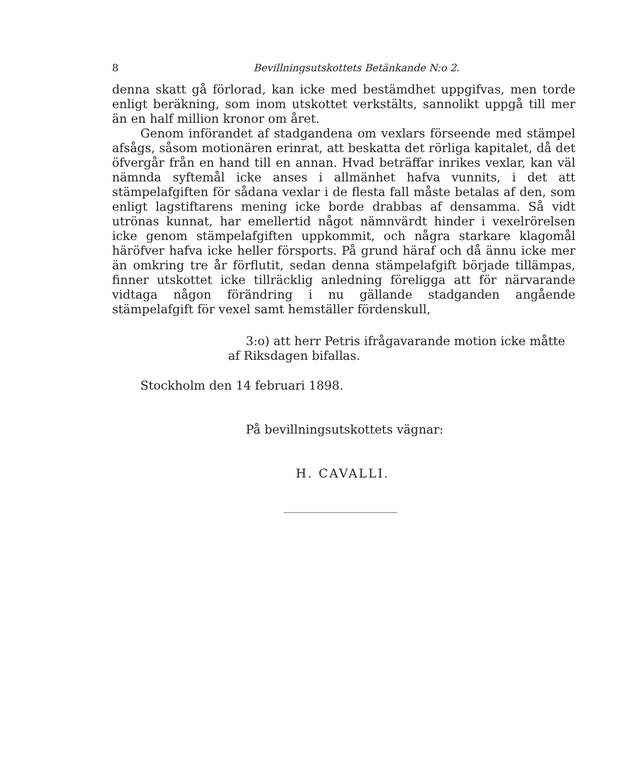8 Bevillningsutskottets Betänkande N:o 2.
denna skatt gå förlorad, kan icke med bestämdhet uppgifvas, men torde enligt beräkning, som inom utskottet verkstälts, sannolikt uppgå till mer än en half million kronor om året.
Genom införandet af stadgandena om vexlars förseende med stämpel afsågs, såsom motionären erinrat, att beskatta det rörliga kapitalet, då det öfvergår från en hand till en annan. Hvad beträffar inrikes vexlar, kan väl nämnda syftemål icke anses i allmänhet hafva vunnits, i det att stämpelafgiften för sådana vexlar i de flesta fall måste betalas af den, som enligt lagstiftarens mening icke borde drabbas af densamma. Så vidt utrönas kunnat, har emellertid något nämnvärdt hinder i vexelrörelsen icke genom stämpelafgiften uppkommit, och några starkare klagomål häröfver hafva icke heller försports. På grund häraf och då ännu icke mer än omkring tre år förflutit, sedan denna stämpelafgift började tillämpas, finner utskottet icke tillräcklig anledning föreligga att för närvarande vidtaga någon förändring i nu gällande stadganden angående stämpelafgift för vexel samt hemställer fördenskull,
3:o) att herr Petris ifrågavarande motion icke måtte
af Riksdagen bifallas.
Stockholm den 14 februari 1898.
På bevillningsutskottets vägnar:
H. CAVALLI.